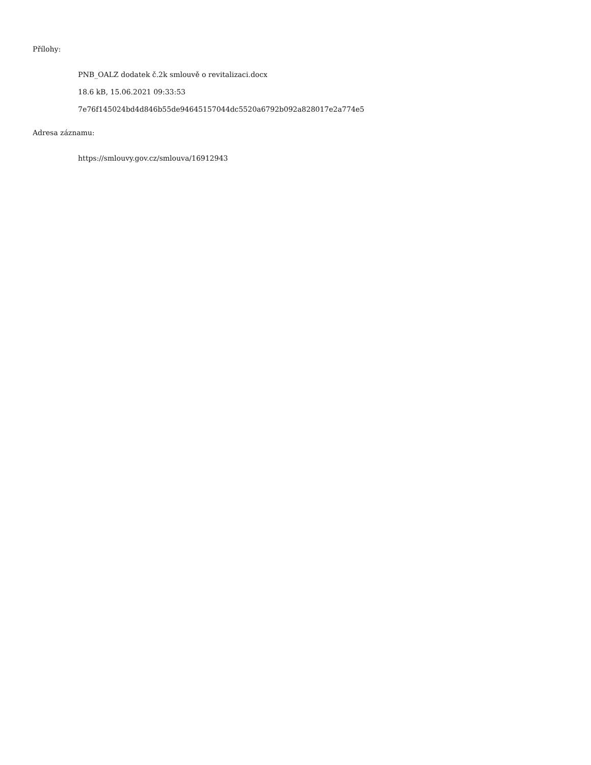Přílohy:
PNB_OALZ dodatek č.2k smlouvě o revitalizaci.docx
18.6 kB, 15.06.2021 09:33:53
7e76f145024bd4d846b55de94645157044dc5520a6792b092a828017e2a774e5
Adresa záznamu:
https://smlouvy.gov.cz/smlouva/16912943